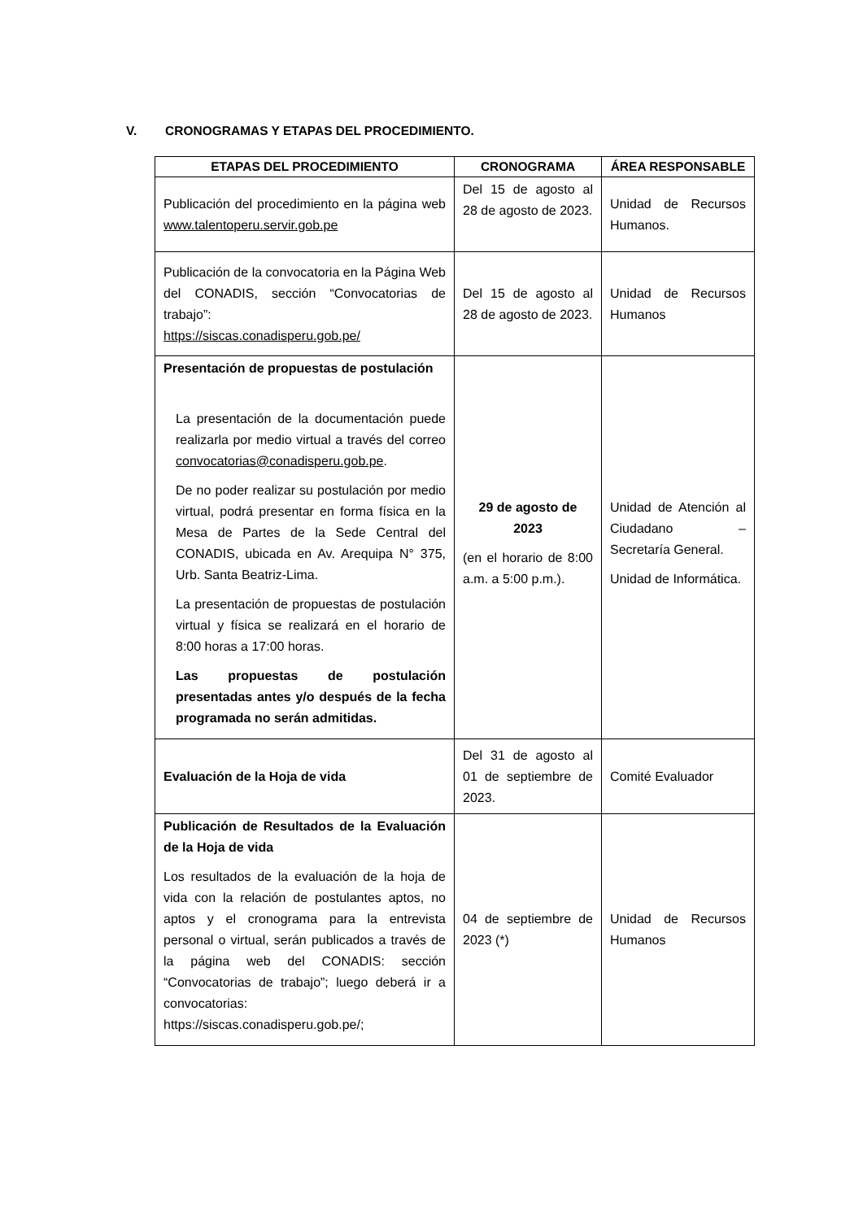V. CRONOGRAMAS Y ETAPAS DEL PROCEDIMIENTO.
| ETAPAS DEL PROCEDIMIENTO | CRONOGRAMA | ÁREA RESPONSABLE |
| --- | --- | --- |
| Publicación del procedimiento en la página web www.talentoperu.servir.gob.pe | Del 15 de agosto al 28 de agosto de 2023. | Unidad de Recursos Humanos. |
| Publicación de la convocatoria en la Página Web del CONADIS, sección “Convocatorias de trabajo”: https://siscas.conadisperu.gob.pe/ | Del 15 de agosto al 28 de agosto de 2023. | Unidad de Recursos Humanos |
| Presentación de propuestas de postulación La presentación de la documentación puede realizarla por medio virtual a través del correo convocatorias@conadisperu.gob.pe . De no poder realizar su postulación por medio virtual, podrá presentar en forma física en la Mesa de Partes de la Sede Central del CONADIS, ubicada en Av. Arequipa N° 375, Urb. Santa Beatriz-Lima. La presentación de propuestas de postulación virtual y física se realizará en el horario de 8:00 horas a 17:00 horas. Las propuestas de postulación presentadas antes y/o después de la fecha programada no serán admitidas. | 29 de agosto de 2023 (en el horario de 8:00 a.m. a 5:00 p.m.). | Unidad de Atención al Ciudadano – Secretaría General. Unidad de Informática. |
| Evaluación de la Hoja de vida | Del 31 de agosto al 01 de septiembre de 2023. | Comité Evaluador |
| Publicación de Resultados de la Evaluación de la Hoja de vida Los resultados de la evaluación de la hoja de vida con la relación de postulantes aptos, no aptos y el cronograma para la entrevista personal o virtual, serán publicados a través de la página web del CONADIS: sección “Convocatorias de trabajo”; luego deberá ir a convocatorias: https://siscas.conadisperu.gob.pe/; | 04 de septiembre de 2023 (*) | Unidad de Recursos Humanos |